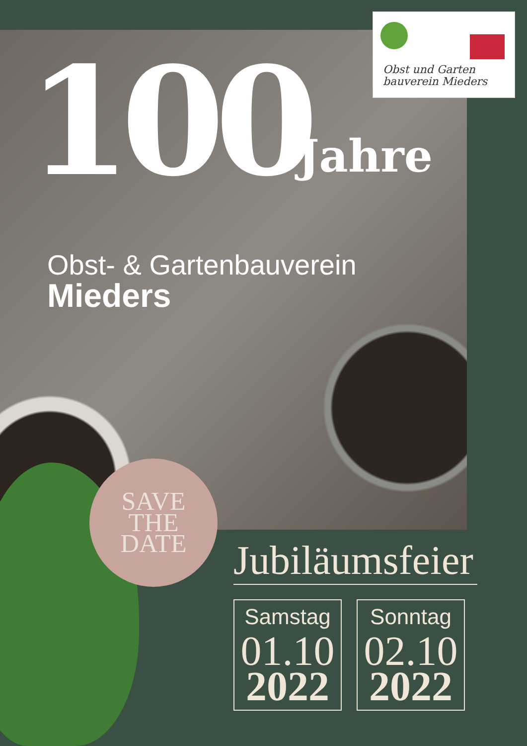Obst und Garten
bauverein Mieders
100 Jahre
Obst- & Gartenbauverein
Mieders
SAVE
THE
DATE
Jubiläumsfeier
Samstag
01.10
2022
Sonntag
02.10
2022